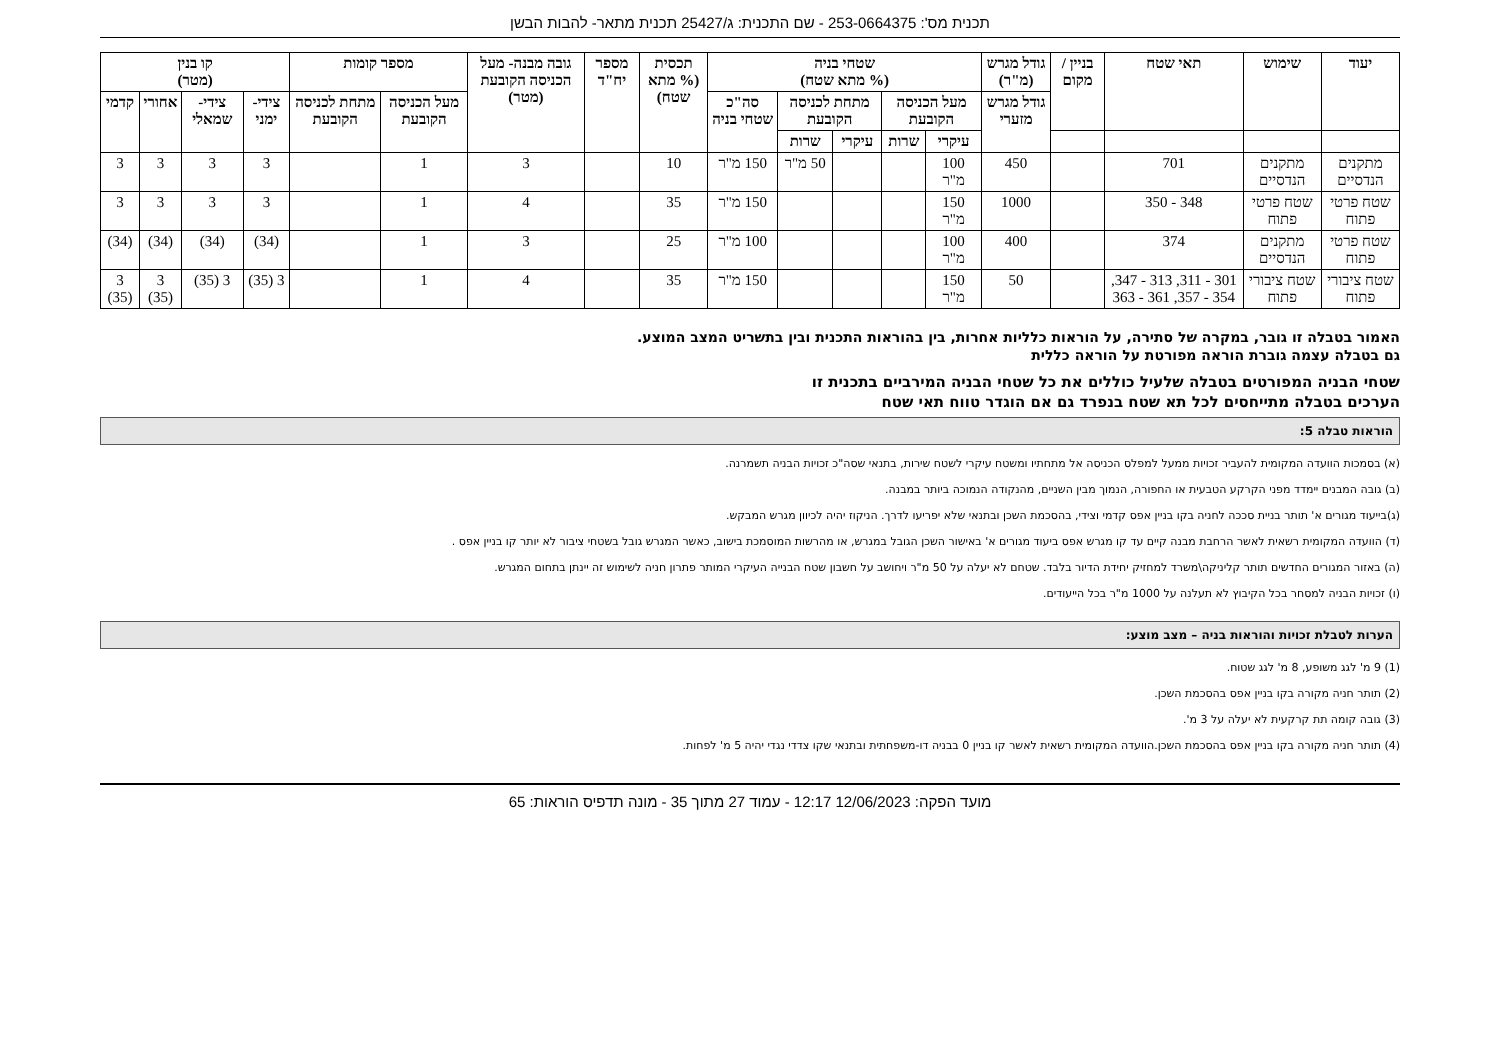תכנית מס': 253-0664375 - שם התכנית: ג/25427 תכנית מתאר- להבות הבשן
| יעוד | שימוש | תאי שטח | בניין / מקום | גודל מגרש (מ"ר) | שטחי בניה (% מתא שטח) | | | | | תכסית (% מתא שטח) | מספר יח"ד | גובה מבנה- מעל הכניסה הקובעת (מטר) | מספר קומות | | קו בנין (מטר) | | | |
| --- | --- | --- | --- | --- | --- | --- | --- | --- | --- | --- | --- | --- | --- | --- | --- | --- | --- | --- |
| | | | | גודל מגרש מזערי | מעל הכניסה הקובעת | | מתחת לכניסה הקובעת | | סה"כ שטחי בניה | | | | מעל הכניסה הקובעת | מתחת לכניסה הקובעת | צידי- ימני | צידי- שמאלי | אחורי | קדמי |
| | | | | | עיקרי | שרות | עיקרי | שרות | | | | | | | | | | |
| מתקנים הנדסיים | מתקנים הנדסיים | 701 | | 450 | 100 מ"ר | | | 50 מ"ר | 150 מ"ר | 10 | | 3 | 1 | | 3 | 3 | 3 | 3 |
| שטח פרטי פתוח | שטח פרטי פתוח | 348 - 350 | | 1000 | 150 מ"ר | | | | 150 מ"ר | 35 | | 4 | 1 | | 3 | 3 | 3 | 3 |
| שטח פרטי פתוח | מתקנים הנדסיים | 374 | | 400 | 100 מ"ר | | | | 100 מ"ר | 25 | | 3 | 1 | | (34) | (34) | (34) | (34) |
| שטח ציבורי פתוח | שטח ציבורי פתוח | 301 - 311, 313 - 347, 354 - 357, 361 - 363 | | 50 | 150 מ"ר | | | | 150 מ"ר | 35 | | 4 | 1 | | 3 (35) | 3 (35) | 3 (35) | 3 (35) |
האמור בטבלה זו גובר, במקרה של סתירה, על הוראות כלליות אחרות, בין בהוראות התכנית ובין בתשריט המצב המוצע.
גם בטבלה עצמה גוברת הוראה מפורטת על הוראה כללית
שטחי הבניה המפורטים בטבלה שלעיל כוללים את כל שטחי הבניה המירביים בתכנית זו
הערכים בטבלה מתייחסים לכל תא שטח בנפרד גם אם הוגדר טווח תאי שטח
הוראות טבלה 5:
(א) בסמכות הוועדה המקומית להעביר זכויות ממעל למפלס הכניסה אל מתחתיו ומשטח עיקרי לשטח שירות, בתנאי שסה"כ זכויות הבניה תשמרנה.
(ב) גובה המבנים יימדד מפני הקרקע הטבעית או החפורה, הנמוך מבין השניים, מהנקודה הנמוכה ביותר במבנה.
(ג)בייעוד מגורים א' תותר בניית סככה לחניה בקו בניין אפס קדמי וצידי, בהסכמת השכן ובתנאי שלא יפריעו לדרך. הניקוז יהיה לכיוון מגרש המבקש.
(ד) הוועדה המקומית רשאית לאשר הרחבת מבנה קיים עד קו מגרש אפס ביעוד מגורים א' באישור השכן הגובל במגרש, או מהרשות המוסמכת בישוב, כאשר המגרש גובל בשטחי ציבור לא יותר קו בניין אפס .
(ה) באזור המגורים החדשים תותר קליניקה\משרד למחזיק יחידת הדיור בלבד. שטחם לא יעלה על 50 מ"ר ויחושב על חשבון שטח הבנייה העיקרי המותר פתרון חניה לשימוש זה יינתן בתחום המגרש.
(ו) זכויות הבניה למסחר בכל הקיבוץ לא תעלנה על 1000 מ"ר בכל הייעודים.
הערות לטבלת זכויות והוראות בניה – מצב מוצע:
(1) 9 מ' לגג משופע, 8 מ' לגג שטוח.
(2) תותר חניה מקורה בקו בניין אפס בהסכמת השכן.
(3) גובה קומה תת קרקעית לא יעלה על 3 מ'.
(4) תותר חניה מקורה בקו בניין אפס בהסכמת השכן.הוועדה המקומית רשאית לאשר קו בניין 0 בבניה דו-משפחתית ובתנאי שקו צדדי נגדי יהיה 5 מ' לפחות.
מועד הפקה: 12/06/2023 12:17 - עמוד 27 מתוך 35 - מונה תדפיס הוראות: 65